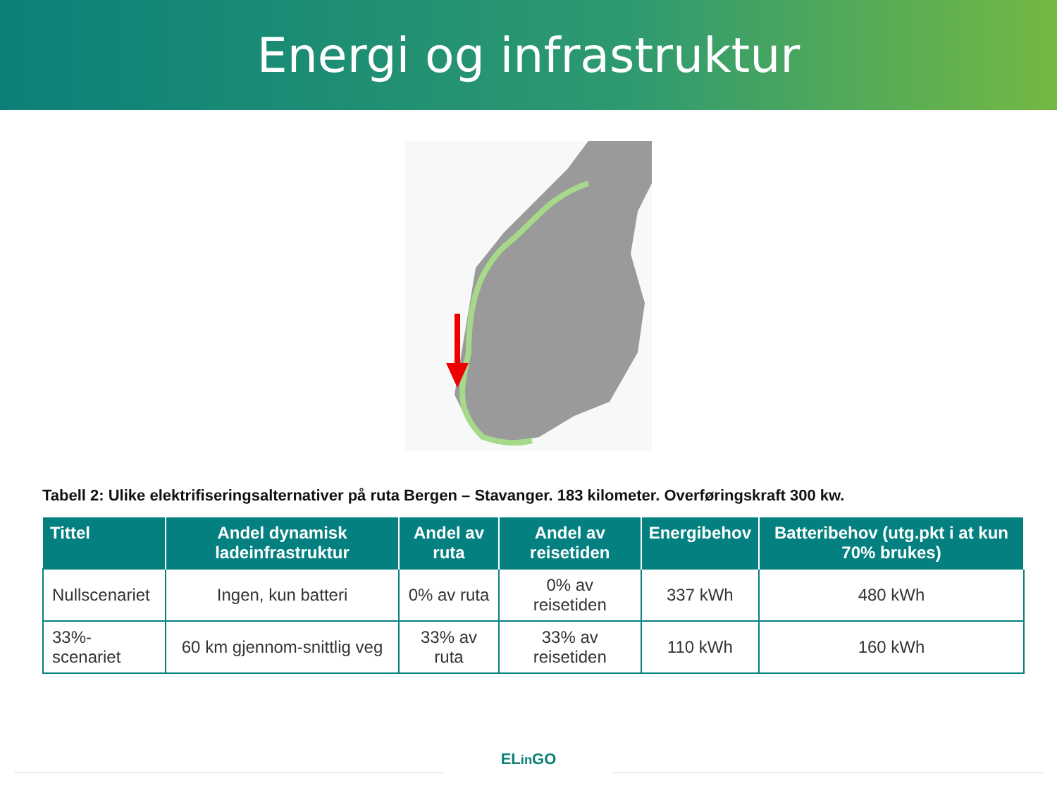Energi og infrastruktur
Tabell 2: Ulike elektrifiseringsalternativer på ruta Bergen – Stavanger. 183 kilometer. Overføringskraft 300 kw.
| Tittel | Andel dynamisk ladeinfrastruktur | Andel av ruta | Andel av reisetiden | Energibehov | Batteribehov (utg.pkt i at kun 70% brukes) |
| --- | --- | --- | --- | --- | --- |
| Nullscenariet | Ingen, kun batteri | 0% av ruta | 0% av reisetiden | 337 kWh | 480 kWh |
| 33%-scenariet | 60 km gjennom-snittlig veg | 33% av ruta | 33% av reisetiden | 110 kWh | 160 kWh |
ELin GO